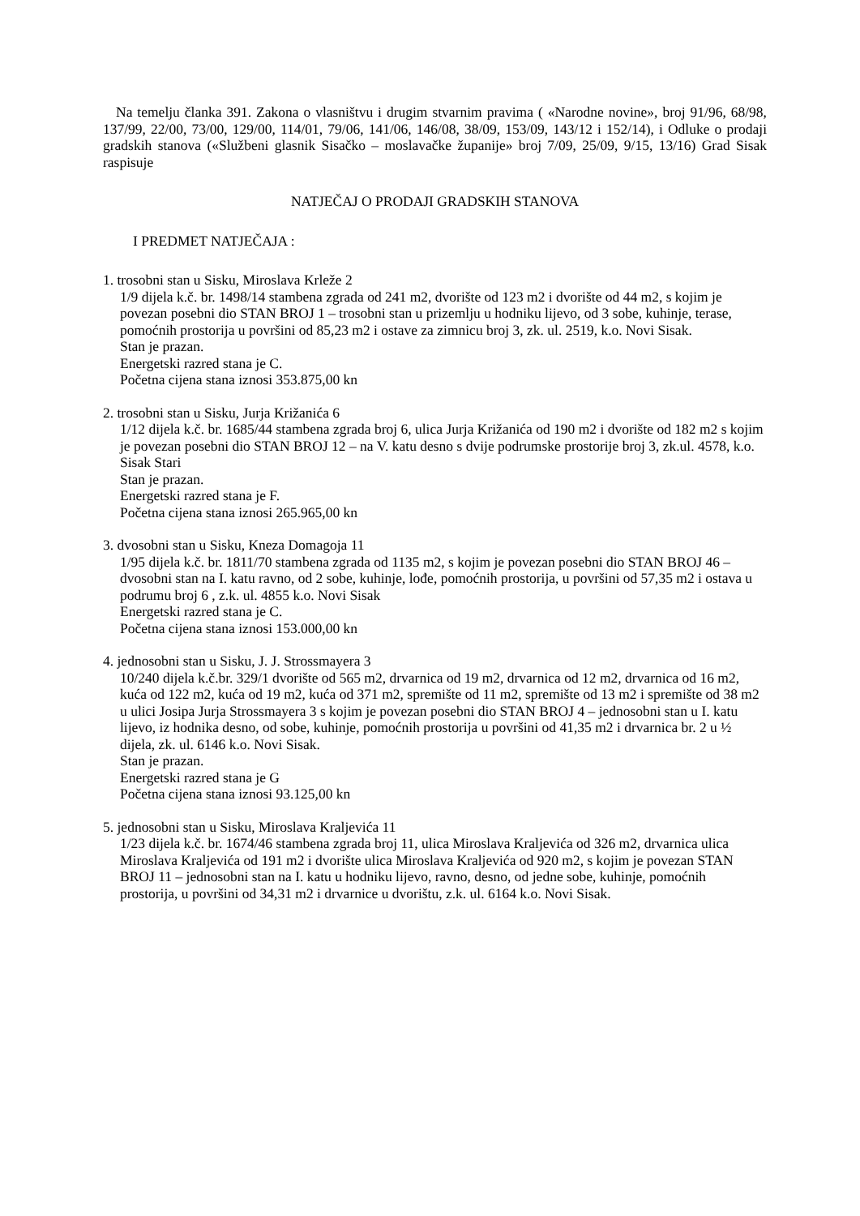Na temelju članka 391. Zakona o vlasništvu i drugim stvarnim pravima ( «Narodne novine», broj 91/96, 68/98, 137/99, 22/00, 73/00, 129/00, 114/01, 79/06, 141/06, 146/08, 38/09, 153/09, 143/12 i 152/14), i Odluke o prodaji gradskih stanova («Službeni glasnik Sisačko – moslavačke županije» broj 7/09, 25/09, 9/15, 13/16) Grad Sisak raspisuje
NATJEČAJ O PRODAJI GRADSKIH STANOVA
I PREDMET NATJEČAJA :
1. trosobni stan u Sisku, Miroslava Krleže 2
1/9 dijela k.č. br. 1498/14 stambena zgrada od 241 m2, dvorište od 123 m2 i dvorište od 44 m2, s kojim je povezan posebni dio STAN BROJ 1 – trosobni stan u prizemlju u hodniku lijevo, od 3 sobe, kuhinje, terase, pomoćnih prostorija u površini od 85,23 m2 i ostave za zimnicu broj 3, zk. ul. 2519, k.o. Novi Sisak.
Stan je prazan.
Energetski razred stana je C.
Početna cijena stana iznosi 353.875,00 kn
2. trosobni stan u Sisku, Jurja Križanića 6
1/12 dijela k.č. br. 1685/44 stambena zgrada broj 6, ulica Jurja Križanića od 190 m2 i dvorište od 182 m2 s kojim je povezan posebni dio STAN BROJ 12 – na V. katu desno s dvije podrumske prostorije broj 3, zk.ul. 4578, k.o. Sisak Stari
Stan je prazan.
Energetski razred stana je F.
Početna cijena stana iznosi 265.965,00 kn
3. dvosobni stan u Sisku, Kneza Domagoja 11
1/95 dijela k.č. br. 1811/70 stambena zgrada od 1135 m2, s kojim je povezan posebni dio STAN BROJ 46 – dvosobni stan na I. katu ravno, od 2 sobe, kuhinje, lođe, pomoćnih prostorija, u površini od 57,35 m2 i ostava u podrumu broj 6 , z.k. ul. 4855 k.o. Novi Sisak
Energetski razred stana je C.
Početna cijena stana iznosi 153.000,00 kn
4. jednosobni stan u Sisku, J. J. Strossmayera 3
10/240 dijela k.č.br. 329/1 dvorište od 565 m2, drvarnica od 19 m2, drvarnica od 12 m2, drvarnica od 16 m2, kuća od 122 m2, kuća od 19 m2, kuća od 371 m2, spremište od 11 m2, spremište od 13 m2 i spremište od 38 m2 u ulici Josipa Jurja Strossmayera 3 s kojim je povezan posebni dio STAN BROJ 4 – jednosobni stan u I. katu lijevo, iz hodnika desno, od sobe, kuhinje, pomoćnih prostorija u površini od 41,35 m2 i drvarnica br. 2 u ½ dijela, zk. ul. 6146 k.o. Novi Sisak.
Stan je prazan.
Energetski razred stana je G
Početna cijena stana iznosi 93.125,00 kn
5. jednosobni stan u Sisku, Miroslava Kraljevića 11
1/23 dijela k.č. br. 1674/46 stambena zgrada broj 11, ulica Miroslava Kraljevića od 326 m2, drvarnica ulica Miroslava Kraljevića od 191 m2 i dvorište ulica Miroslava Kraljevića od 920 m2, s kojim je povezan STAN BROJ 11 – jednosobni stan na I. katu u hodniku lijevo, ravno, desno, od jedne sobe, kuhinje, pomoćnih prostorija, u površini od 34,31 m2 i drvarnice u dvorištu, z.k. ul. 6164 k.o. Novi Sisak.